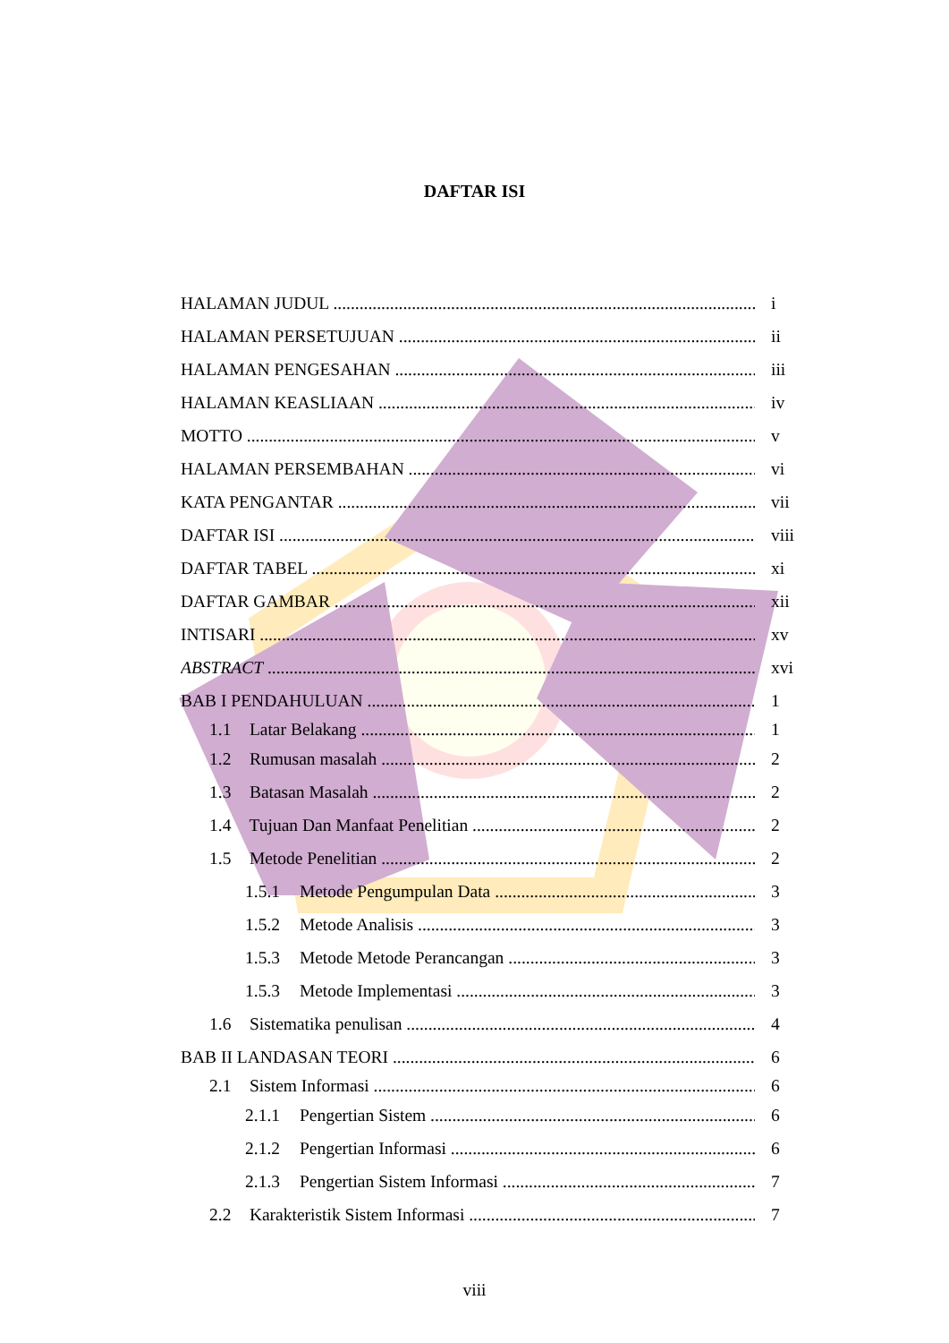DAFTAR ISI
HALAMAN JUDUL i
HALAMAN PERSETUJUAN ii
HALAMAN PENGESAHAN iii
HALAMAN KEASLIAAN iv
MOTTO v
HALAMAN PERSEMBAHAN vi
KATA PENGANTAR vii
DAFTAR ISI viii
DAFTAR TABEL xi
DAFTAR GAMBAR xii
INTISARI xv
ABSTRACT xvi
BAB I PENDAHULUAN 1
1.1 Latar Belakang 1
1.2 Rumusan masalah 2
1.3 Batasan Masalah 2
1.4 Tujuan Dan Manfaat Penelitian 2
1.5 Metode Penelitian 2
1.5.1 Metode Pengumpulan Data 3
1.5.2 Metode Analisis 3
1.5.3 Metode Metode Perancangan 3
1.5.3 Metode Implementasi 3
1.6 Sistematika penulisan 4
BAB II LANDASAN TEORI 6
2.1 Sistem Informasi 6
2.1.1 Pengertian Sistem 6
2.1.2 Pengertian Informasi 6
2.1.3 Pengertian Sistem Informasi 7
2.2 Karakteristik Sistem Informasi 7
viii